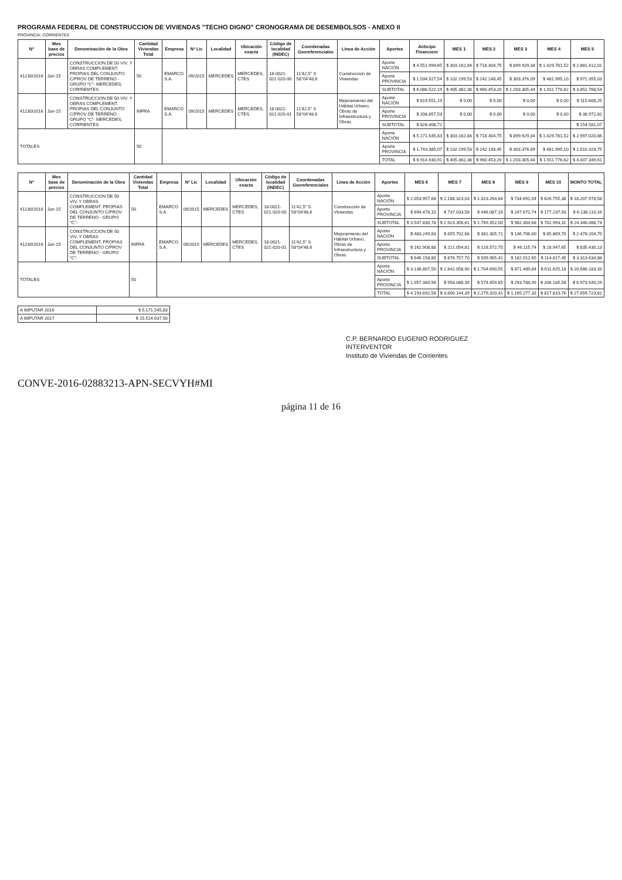PROGRAMA FEDERAL DE CONSTRUCCION DE VIVIENDAS "TECHO DIGNO" CRONOGRAMA DE DESEMBOLSOS - ANEXO II
PROVINCIA: CORRIENTES
| Nº | Mes base de precios | Denominación de la Obra | Cantidad Viviendas Total | Empresa | Nº Lic | Localidad | Ubicación exacta | Código de localidad (INDEC) | Coordenadas Georeferenciales | Línea de Acción | Aportes | Anticipo Financiero | MES 1 | MES 2 | MES 3 | MES 4 | MES 5 |
| --- | --- | --- | --- | --- | --- | --- | --- | --- | --- | --- | --- | --- | --- | --- | --- | --- | --- |
| 41230/2016 | Jun-15 | CONSTRUCCION DE 50 VIV. Y OBRAS COMPLEMENT. PROPIAS DEL CONJUNTO C/PROV DE TERRENO - GRUPO "C"- MERCEDES, CORRIENTES | 50 | EMARCO S.A. | 09/2015 | MERCEDES | MERCEDES, CTES | 18-0021-021-020-00 | 11'42,5" S 58°04'48,6 | Construcción de Viviendas | Aporte NACIÓN | $ 4.551.994,65 | $ 303.162,84 | $ 718.304,75 | $ 899.929,34 | $ 1.429.781,52 | $ 2.881.412,01 |
| | | | | | | | | | | | Aporte PROVINCIA | $ 1.534.527,54 | $ 102.199,53 | $ 242.148,45 | $ 303.376,09 | $ 481.995,10 | $ 971.355,03 |
| | | | | | | | | | | | SUBTOTAL | $ 6.086.522,19 | $ 405.362,38 | $ 960.453,20 | $ 1.203.305,44 | $ 1.911.776,62 | $ 3.852.768,54 |
| 41230/2016 | Jun-15 | CONSTRUCCION DE 50 VIV. Y OBRAS COMPLEMENT. PROPIAS DEL CONJUNTO C/PROV DE TERRENO - GRUPO "C"- MERCEDES, CORRIENTES | INFRA | EMARCO S.A. | 09/2015 | MERCEDES | MERCEDES, CTES | 18-0021-021-020-01 | 11'42,5" S 58°04'48,6 | Mejoramiento del Hábitat Urbano, Obras de Infraestructura y Obras | Aporte NACIÓN | $ 619.551,19 | $ 0,00 | $ 0,00 | $ 0,00 | $ 0,00 | $ 115.608,25 |
| | | | | | | | | | | | Aporte PROVINCIA | $ 208.857,53 | $ 0,00 | $ 0,00 | $ 0,00 | $ 0,00 | $ 38.972,82 |
| | | | | | | | | | | | SUBTOTAL | $ 828.408,72 | | | | | $ 154.581,07 |
| TOTALES | | | 50 | | | | | | | | Aporte NACIÓN | $ 5.171.545,83 | $ 303.162,84 | $ 718.304,75 | $ 899.929,34 | $ 1.429.781,52 | $ 2.997.020,86 |
| | | | | | | | | | | | Aporte PROVINCIA | $ 1.743.385,07 | $ 102.199,53 | $ 242.148,45 | $ 303.376,09 | $ 481.995,10 | $ 1.010.328,75 |
| | | | | | | | | | | | TOTAL | $ 6.914.930,91 | $ 405.362,38 | $ 960.453,20 | $ 1.203.305,44 | $ 1.911.776,62 | $ 4.007.349,61 |
| Nº | Mes base de precios | Denominación de la Obra | Cantidad Viviendas Total | Empresa | Nº Lic | Localidad | Ubicación exacta | Código de localidad (INDEC) | Coordenadas Georeferenciales | Línea de Acción | Aportes | MES 6 | MES 7 | MES 8 | MES 9 | MES 10 | MONTO TOTAL |
| --- | --- | --- | --- | --- | --- | --- | --- | --- | --- | --- | --- | --- | --- | --- | --- | --- | --- |
| 41230/2016 | Jun-15 | CONSTRUCCION DE 50 VIV. Y OBRAS COMPLEMENT. PROPIAS DEL CONJUNTO C/PROV DE TERRENO - GRUPO "C"- | 50 | EMARCO S.A. | 09/2015 | MERCEDES | MERCEDES, CTES | 18-0021-021-020-00 | 11'42,5" S 58°04'48,6 | Construcción de Viviendas | Aporte NACIÓN | $ 2.053.957,68 | $ 2.188.323,03 | $ 1.323.264,84 | $ 734.691,04 | $ 626.755,38 | $ 18.207.978,58 |
| | | | | | | | | | | | Aporte PROVINCIA | $ 694.478,10 | $ 737.033,58 | $ 446.087,16 | $ 247.672,74 | $ 177.237,93 | $ 6.138.110,16 |
| | | | | | | | | | | | SUBTOTAL | $ 3.547.830,78 | $ 2.923.356,61 | $ 1.769.352,00 | $ 982.304,68 | $ 702.993,31 | $ 24.346.088,74 |
| 41230/2016 | Jun-15 | CONSTRUCCION DE 50 VIV. Y OBRAS COMPLEMENT. PROPIAS DEL CONJUNTO C/PROV DE TERRENO - GRUPO "C"- | INFRA | EMARCO S.A. | 09/2015 | MERCEDES | MERCEDES, CTES | 18-0021-021-020-01 | 11'42,5" S 58°04'48,6 | Mejoramiento del Hábitat Urbano, Obras de Infraestructura y Obras | Aporte NACIÓN | $ 483.249,83 | $ 655.702,68 | $ 381.305,71 | $ 136.706,00 | $ 85.869,70 | $ 2.478.204,75 |
| | | | | | | | | | | | Aporte PROVINCIA | $ 162.908,88 | $ 221.054,81 | $ 128.572,70 | $ 46.115,74 | $ 28.947,65 | $ 835.430,13 |
| | | | | | | | | | | | SUBTOTAL | $ 646.158,80 | $ 876.757,70 | $ 509.965,41 | $ 182.912,65 | $ 114.817,45 | $ 3.313.634,88 |
| TOTALES | | | 50 | | | | | | | | Aporte NACIÓN | $ 3.136.807,50 | $ 2.842.058,90 | $ 1.704.690,55 | $ 871.489,84 | $ 611.625,18 | $ 20.686.183,33 |
| | | | | | | | | | | | Aporte PROVINCIA | $ 1.057.384,98 | $ 958.088,39 | $ 574.659,85 | $ 293.788,49 | $ 206.185,58 | $ 6.973.540,29 |
| | | | | | | | | | | | TOTAL | $ 4.193.692,58 | $ 3.800.144,39 | $ 2.279.320,41 | $ 1.165.277,33 | $ 817.810,76 | $ 27.659.723,62 |
| A IMPUTAR 2016 | $ 5.171.545,83 |
| A IMPUTAR 2017 | $ 15.514.637,50 |
C.P. BERNARDO EUGENIO RODRIGUEZ
INTERVENTOR
Instituto de Viviendas de Corrientes
CONVE-2016-02883213-APN-SECVYH#MI
página 11 de 16